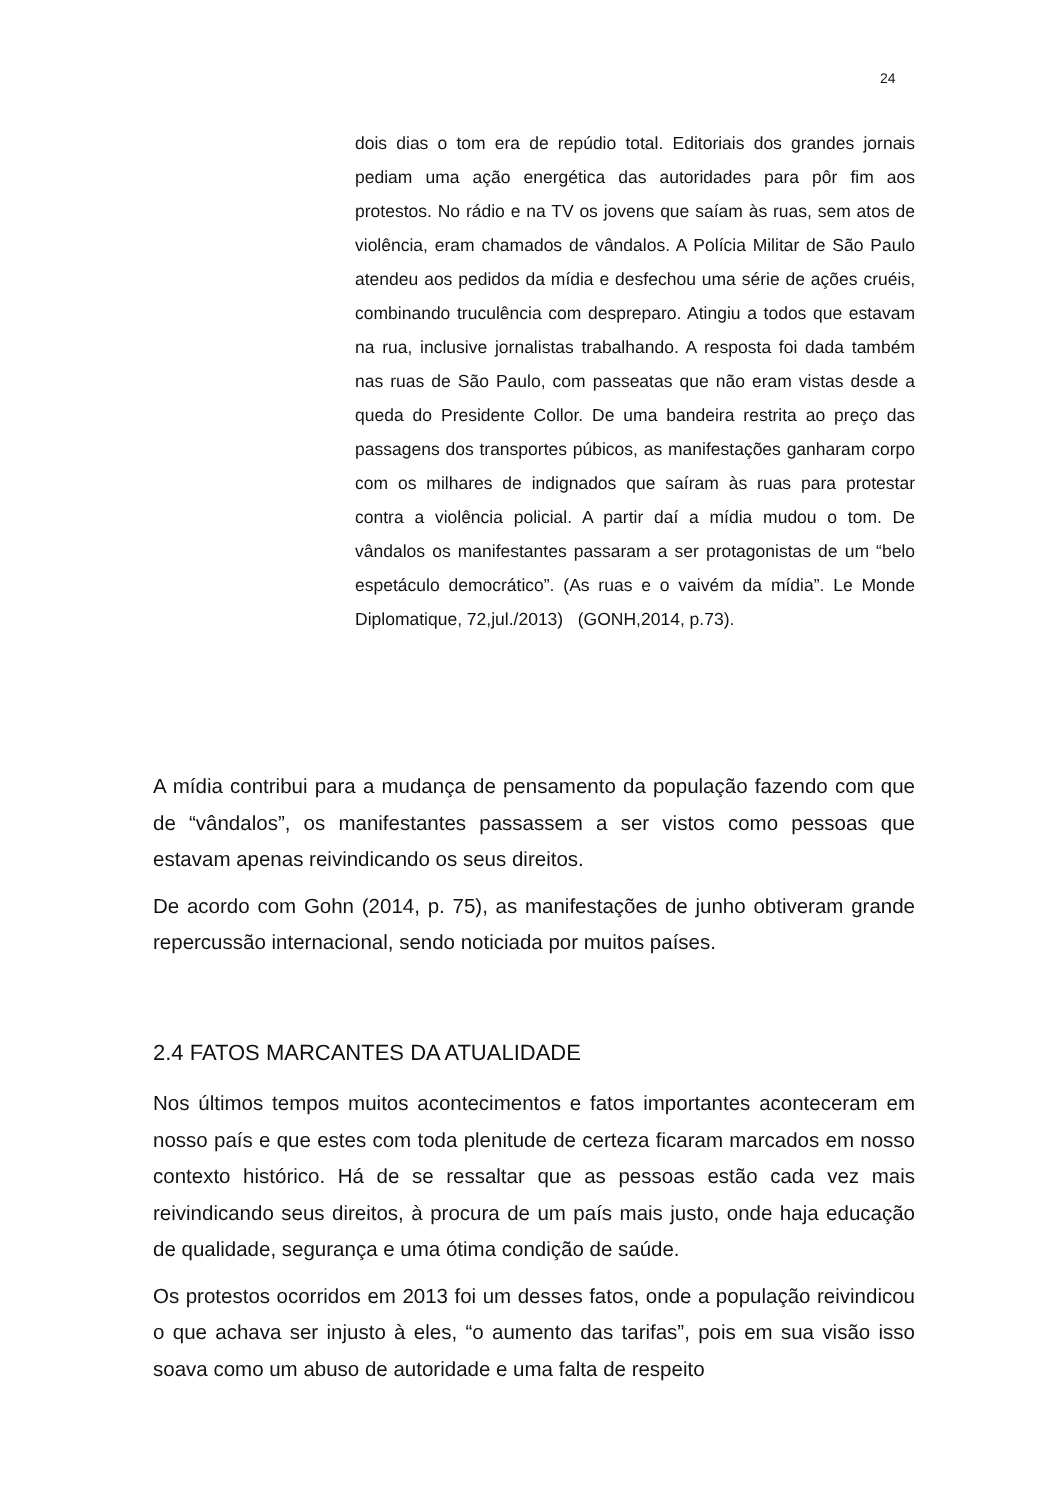24
dois dias o tom era de repúdio total. Editoriais dos grandes jornais pediam uma ação energética das autoridades para pôr fim aos protestos. No rádio e na TV os jovens que saíam às ruas, sem atos de violência, eram chamados de vândalos. A Polícia Militar de São Paulo atendeu aos pedidos da mídia e desfechou uma série de ações cruéis, combinando truculência com despreparo. Atingiu a todos que estavam na rua, inclusive jornalistas trabalhando. A resposta foi dada também nas ruas de São Paulo, com passeatas que não eram vistas desde a queda do Presidente Collor. De uma bandeira restrita ao preço das passagens dos transportes púbicos, as manifestações ganharam corpo com os milhares de indignados que saíram às ruas para protestar contra a violência policial. A partir daí a mídia mudou o tom. De vândalos os manifestantes passaram a ser protagonistas de um “belo espetáculo democrático”. (As ruas e o vaivém da mídia”. Le Monde Diplomatique, 72,jul./2013) (GONH,2014, p.73).
A mídia contribui para a mudança de pensamento da população fazendo com que de “vândalos”, os manifestantes passassem a ser vistos como pessoas que estavam apenas reivindicando os seus direitos.
De acordo com Gohn (2014, p. 75), as manifestações de junho obtiveram grande repercussão internacional, sendo noticiada por muitos países.
2.4 FATOS MARCANTES DA ATUALIDADE
Nos últimos tempos muitos acontecimentos e fatos importantes aconteceram em nosso país e que estes com toda plenitude de certeza ficaram marcados em nosso contexto histórico. Há de se ressaltar que as pessoas estão cada vez mais reivindicando seus direitos, à procura de um país mais justo, onde haja educação de qualidade, segurança e uma ótima condição de saúde.
Os protestos ocorridos em 2013 foi um desses fatos, onde a população reivindicou o que achava ser injusto à eles, “o aumento das tarifas”, pois em sua visão isso soava como um abuso de autoridade e uma falta de respeito